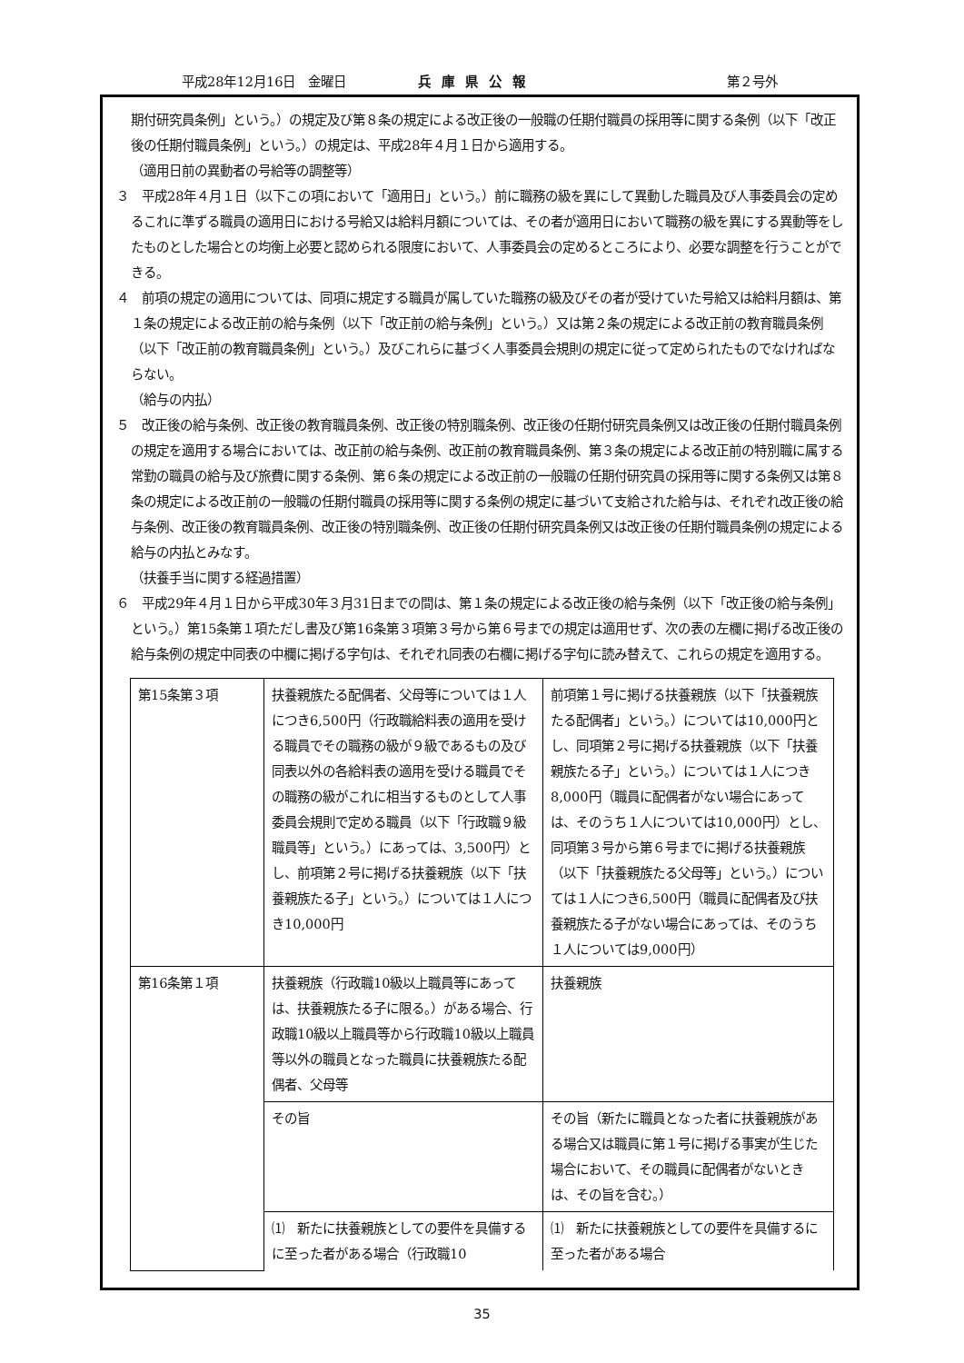平成28年12月16日　金曜日 兵庫県公報 第２号外
期付研究員条例」という。）の規定及び第８条の規定による改正後の一般職の任期付職員の採用等に関する条例（以下「改正後の任期付職員条例」という。）の規定は、平成28年４月１日から適用する。
（適用日前の異動者の号給等の調整等）
３　平成28年４月１日（以下この項において「適用日」という。）前に職務の級を異にして異動した職員及び人事委員会の定めるこれに準ずる職員の適用日における号給又は給料月額については、その者が適用日において職務の級を異にする異動等をしたものとした場合との均衡上必要と認められる限度において、人事委員会の定めるところにより、必要な調整を行うことができる。
４　前項の規定の適用については、同項に規定する職員が属していた職務の級及びその者が受けていた号給又は給料月額は、第１条の規定による改正前の給与条例（以下「改正前の給与条例」という。）又は第２条の規定による改正前の教育職員条例（以下「改正前の教育職員条例」という。）及びこれらに基づく人事委員会規則の規定に従って定められたものでなければならない。
（給与の内払）
５　改正後の給与条例、改正後の教育職員条例、改正後の特別職条例、改正後の任期付研究員条例又は改正後の任期付職員条例の規定を適用する場合においては、改正前の給与条例、改正前の教育職員条例、第３条の規定による改正前の特別職に属する常勤の職員の給与及び旅費に関する条例、第６条の規定による改正前の一般職の任期付研究員の採用等に関する条例又は第８条の規定による改正前の一般職の任期付職員の採用等に関する条例の規定に基づいて支給された給与は、それぞれ改正後の給与条例、改正後の教育職員条例、改正後の特別職条例、改正後の任期付研究員条例又は改正後の任期付職員条例の規定による給与の内払とみなす。
（扶養手当に関する経過措置）
６　平成29年４月１日から平成30年３月31日までの間は、第１条の規定による改正後の給与条例（以下「改正後の給与条例」という。）第15条第１項ただし書及び第16条第３項第３号から第６号までの規定は適用せず、次の表の左欄に掲げる改正後の給与条例の規定中同表の中欄に掲げる字句は、それぞれ同表の右欄に掲げる字句に読み替えて、これらの規定を適用する。
| 第15条第３項 | 扶養親族たる配偶者、父母等については１人につき6,500円（行政職給料表の適用を受ける職員でその職務の級が９級であるもの及び同表以外の各給料表の適用を受ける職員でその職務の級がこれに相当するものとして人事委員会規則で定める職員（以下「行政職９級職員等」という。）にあっては、3,500円）とし、前項第２号に掲げる扶養親族（以下「扶養親族たる子」という。）については１人につき10,000円 | 前項第１号に掲げる扶養親族（以下「扶養親族たる配偶者」という。）については10,000円とし、同項第２号に掲げる扶養親族（以下「扶養親族たる子」という。）については１人につき8,000円（職員に配偶者がない場合にあっては、そのうち１人については10,000円）とし、同項第３号から第６号までに掲げる扶養親族（以下「扶養親族たる父母等」という。）については１人につき6,500円（職員に配偶者及び扶養親族たる子がない場合にあっては、そのうち１人については9,000円） |
| 第16条第１項 | 扶養親族（行政職10級以上職員等にあっては、扶養親族たる子に限る。）がある場合、行政職10級以上職員等から行政職10級以上職員等以外の職員となった職員に扶養親族たる配偶者、父母等 | 扶養親族 |
| | その旨 | その旨（新たに職員となった者に扶養親族がある場合又は職員に第１号に掲げる事実が生じた場合において、その職員に配偶者がないときは、その旨を含む。） |
| | ⑴ 新たに扶養親族としての要件を具備するに至った者がある場合（行政職10 | ⑴ 新たに扶養親族としての要件を具備するに至った者がある場合 |
35